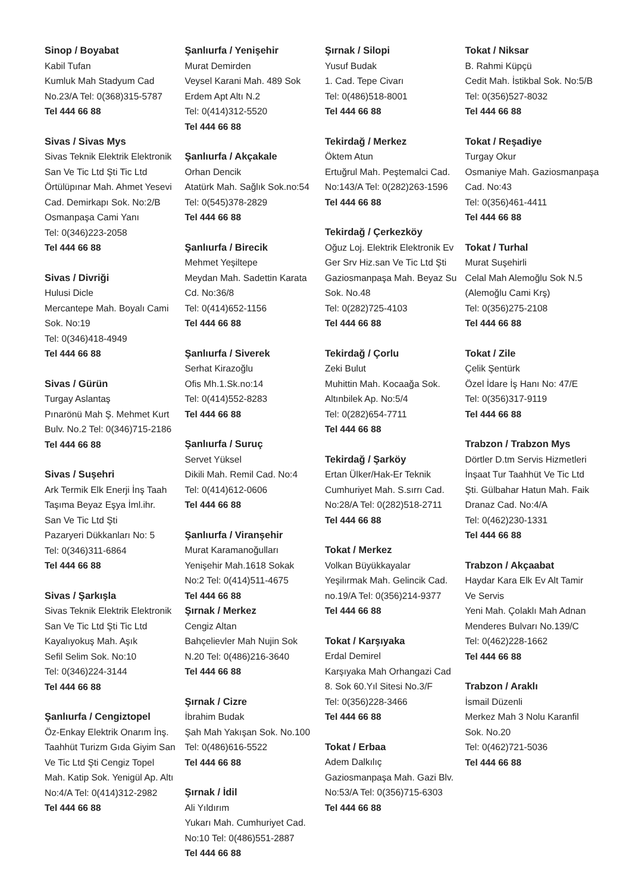Sinop / Boyabat
Kabil Tufan
Kumluk Mah Stadyum Cad
No.23/A Tel: 0(368)315-5787
Tel 444 66 88
Sivas / Sivas Mys
Sivas Teknik Elektrik Elektronik
San Ve Tic Ltd Şti Tic Ltd
Örtülüpınar Mah. Ahmet Yesevi
Cad. Demirkapı Sok. No:2/B
Osmanpaşa Cami Yanı
Tel: 0(346)223-2058
Tel 444 66 88
Sivas / Divriği
Hulusi Dicle
Mercantepe Mah. Boyalı Cami
Sok. No:19
Tel: 0(346)418-4949
Tel 444 66 88
Sivas / Gürün
Turgay Aslantaş
Pınarönü Mah Ş. Mehmet Kurt
Bulv. No.2 Tel: 0(346)715-2186
Tel 444 66 88
Sivas / Suşehri
Ark Termik Elk Enerji İnş Taah
Taşıma Beyaz Eşya İml.ihr.
San Ve Tic Ltd Şti
Pazaryeri Dükkanları No: 5
Tel: 0(346)311-6864
Tel 444 66 88
Sivas / Şarkışla
Sivas Teknik Elektrik Elektronik
San Ve Tic Ltd Şti Tic Ltd
Kayalıyokuş Mah. Aşık
Sefil Selim Sok. No:10
Tel: 0(346)224-3144
Tel 444 66 88
Şanlıurfa / Cengiztopel
Öz-Enkay Elektrik Onarım İnş.
Taahhüt Turizm Gıda Giyim San
Ve Tic Ltd Şti Cengiz Topel
Mah. Katip Sok. Yenigül Ap. Altı
No:4/A Tel: 0(414)312-2982
Tel 444 66 88
Şanlıurfa / Yenişehir
Murat Demirden
Veysel Karani Mah. 489 Sok
Erdem Apt Altı N.2
Tel: 0(414)312-5520
Tel 444 66 88
Şanlıurfa / Akçakale
Orhan Dencik
Atatürk Mah. Sağlık Sok.no:54
Tel: 0(545)378-2829
Tel 444 66 88
Şanlıurfa / Birecik
Mehmet Yeşiltepe
Meydan Mah. Sadettin Karata
Cd. No:36/8
Tel: 0(414)652-1156
Tel 444 66 88
Şanlıurfa / Siverek
Serhat Kirazoğlu
Ofis Mh.1.Sk.no:14
Tel: 0(414)552-8283
Tel 444 66 88
Şanlıurfa / Suruç
Servet Yüksel
Dikili Mah. Remil Cad. No:4
Tel: 0(414)612-0606
Tel 444 66 88
Şanlıurfa / Viranşehir
Murat Karamanoğulları
Yenişehir Mah.1618 Sokak
No:2 Tel: 0(414)511-4675
Tel 444 66 88
Şırnak / Merkez
Cengiz Altan
Bahçelievler Mah Nujin Sok
N.20 Tel: 0(486)216-3640
Tel 444 66 88
Şırnak / Cizre
İbrahim Budak
Şah Mah Yakışan Sok. No.100
Tel: 0(486)616-5522
Tel 444 66 88
Şırnak / İdil
Ali Yıldırım
Yukarı Mah. Cumhuriyet Cad.
No:10 Tel: 0(486)551-2887
Tel 444 66 88
Şırnak / Silopi
Yusuf Budak
1. Cad. Tepe Civarı
Tel: 0(486)518-8001
Tel 444 66 88
Tekirdağ / Merkez
Öktem Atun
Ertuğrul Mah. Peştemalci Cad.
No:143/A Tel: 0(282)263-1596
Tel 444 66 88
Tekirdağ / Çerkezköy
Oğuz Loj. Elektrik Elektronik Ev
Ger Srv Hiz.san Ve Tic Ltd Şti
Gaziosmanpaşa Mah. Beyaz Su
Sok. No.48
Tel: 0(282)725-4103
Tel 444 66 88
Tekirdağ / Çorlu
Zeki Bulut
Muhittin Mah. Kocaağa Sok.
Altınbilek Ap. No:5/4
Tel: 0(282)654-7711
Tel 444 66 88
Tekirdağ / Şarköy
Ertan Ülker/Hak-Er Teknik
Cumhuriyet Mah. S.sırrı Cad.
No:28/A Tel: 0(282)518-2711
Tel 444 66 88
Tokat / Merkez
Volkan Büyükkayalar
Yeşilırmak Mah. Gelincik Cad.
no.19/A Tel: 0(356)214-9377
Tel 444 66 88
Tokat / Karşıyaka
Erdal Demirel
Karşıyaka Mah Orhangazi Cad
8. Sok 60.Yıl Sitesi No.3/F
Tel: 0(356)228-3466
Tel 444 66 88
Tokat / Erbaa
Adem Dalkılıç
Gaziosmanpaşa Mah. Gazi Blv.
No:53/A Tel: 0(356)715-6303
Tel 444 66 88
Tokat / Niksar
B. Rahmi Küpçü
Cedit Mah. İstikbal Sok. No:5/B
Tel: 0(356)527-8032
Tel 444 66 88
Tokat / Reşadiye
Turgay Okur
Osmaniye Mah. Gaziosmanpaşa
Cad. No:43
Tel: 0(356)461-4411
Tel 444 66 88
Tokat / Turhal
Murat Suşehirli
Celal Mah Alemoğlu Sok N.5
(Alemoğlu Cami Krş)
Tel: 0(356)275-2108
Tel 444 66 88
Tokat / Zile
Çelik Şentürk
Özel İdare İş Hanı No: 47/E
Tel: 0(356)317-9119
Tel 444 66 88
Trabzon / Trabzon Mys
Dörtler D.tm Servis Hizmetleri
İnşaat Tur Taahhüt Ve Tic Ltd
Şti. Gülbahar Hatun Mah. Faik
Dranaz Cad. No:4/A
Tel: 0(462)230-1331
Tel 444 66 88
Trabzon / Akçaabat
Haydar Kara Elk Ev Alt Tamir
Ve Servis
Yeni Mah. Çolaklı Mah Adnan
Menderes Bulvarı No.139/C
Tel: 0(462)228-1662
Tel 444 66 88
Trabzon / Araklı
İsmail Düzenli
Merkez Mah 3 Nolu Karanfil
Sok. No.20
Tel: 0(462)721-5036
Tel 444 66 88